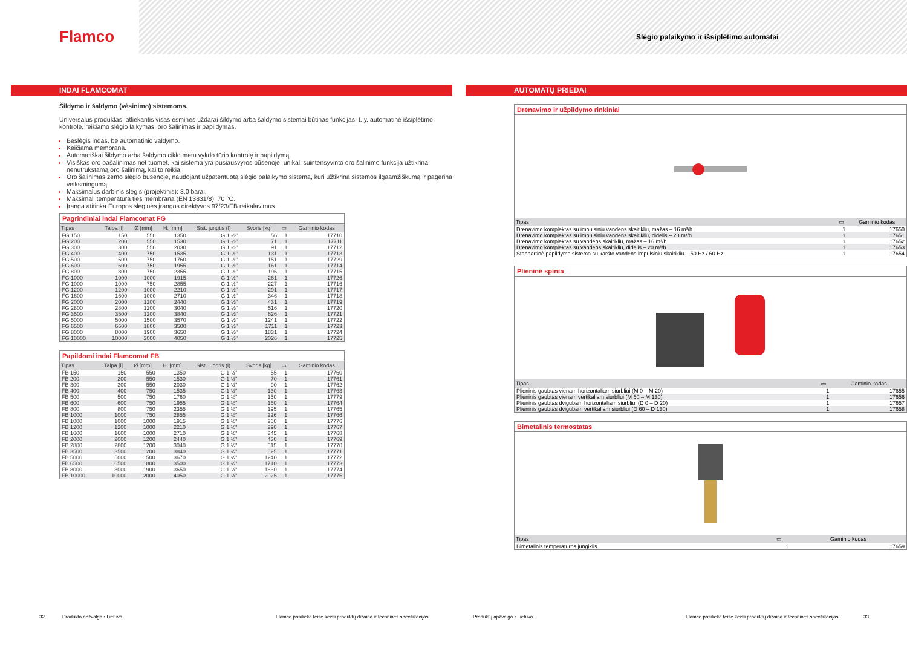Flamco
Slėgio palaikymo ir išsiplėtimo automatai
INDAI FLAMCOMAT
Šildymo ir šaldymo (vėsinimo) sistemoms.
Universalus produktas, atliekantis visas esmines uždarai šildymo arba šaldymo sistemai būtinas funkcijas, t. y. automatinė išsiplėtimo kontrolė, reikiamo slėgio laikymas, oro šalinimas ir papildymas.
Beslėgis indas, be automatinio valdymo.
Keičiama membrana.
Automatiškai šildymo arba šaldymo ciklo metu vykdo tūrio kontrolę ir papildymą.
Visiškas oro pašalinimas net tuomet, kai sistema yra pusiausvyros būsenoje; unikali suintensyvinto oro šalinimo funkcija užtikrina nenutrūkstamą oro šalinimą, kai to reikia.
Oro šalinimas žemo slėgio būsenoje, naudojant užpatentuotą slėgio palaikymo sistemą, kuri užtikrina sistemos ilgaamžiškumą ir pagerina veiksmingumą.
Maksimalus darbinis slėgis (projektinis): 3,0 barai.
Maksimali temperatūra ties membrana (EN 13831/8): 70 °C.
Įranga atitinka Europos slėginės įrangos direktyvos 97/23/EB reikalavimus.
Pagrindiniai indai Flamcomat FG
| Tipas | Talpa [l] | Ø [mm] | H. [mm] | Sist. jungtis (l) | Svoris [kg] | ▭ | Gaminio kodas |
| --- | --- | --- | --- | --- | --- | --- | --- |
| FG 150 | 150 | 550 | 1350 | G 1 ½" | 56 | 1 | 17710 |
| FG 200 | 200 | 550 | 1530 | G 1 ½" | 71 | 1 | 17711 |
| FG 300 | 300 | 550 | 2030 | G 1 ½" | 91 | 1 | 17712 |
| FG 400 | 400 | 750 | 1535 | G 1 ½" | 131 | 1 | 17713 |
| FG 500 | 500 | 750 | 1760 | G 1 ½" | 151 | 1 | 17729 |
| FG 600 | 600 | 750 | 1955 | G 1 ½" | 161 | 1 | 17714 |
| FG 800 | 800 | 750 | 2355 | G 1 ½" | 196 | 1 | 17715 |
| FG 1000 | 1000 | 1000 | 1915 | G 1 ½" | 261 | 1 | 17726 |
| FG 1000 | 1000 | 750 | 2855 | G 1 ½" | 227 | 1 | 17716 |
| FG 1200 | 1200 | 1000 | 2210 | G 1 ½" | 291 | 1 | 17717 |
| FG 1600 | 1600 | 1000 | 2710 | G 1 ½" | 346 | 1 | 17718 |
| FG 2000 | 2000 | 1200 | 2440 | G 1 ½" | 431 | 1 | 17719 |
| FG 2800 | 2800 | 1200 | 3040 | G 1 ½" | 516 | 1 | 17720 |
| FG 3500 | 3500 | 1200 | 3840 | G 1 ½" | 626 | 1 | 17721 |
| FG 5000 | 5000 | 1500 | 3570 | G 1 ½" | 1241 | 1 | 17722 |
| FG 6500 | 6500 | 1800 | 3500 | G 1 ½" | 1711 | 1 | 17723 |
| FG 8000 | 8000 | 1900 | 3650 | G 1 ½" | 1831 | 1 | 17724 |
| FG 10000 | 10000 | 2000 | 4050 | G 1 ½" | 2026 | 1 | 17725 |
Papildomi indai Flamcomat FB
| Tipas | Talpa [l] | Ø [mm] | H. [mm] | Sist. jungtis (l) | Svoris [kg] | ▭ | Gaminio kodas |
| --- | --- | --- | --- | --- | --- | --- | --- |
| FB 150 | 150 | 550 | 1350 | G 1 ½" | 55 | 1 | 17760 |
| FB 200 | 200 | 550 | 1530 | G 1 ½" | 70 | 1 | 17761 |
| FB 300 | 300 | 550 | 2030 | G 1 ½" | 90 | 1 | 17762 |
| FB 400 | 400 | 750 | 1535 | G 1 ½" | 130 | 1 | 17763 |
| FB 500 | 500 | 750 | 1760 | G 1 ½" | 150 | 1 | 17779 |
| FB 600 | 600 | 750 | 1955 | G 1 ½" | 160 | 1 | 17764 |
| FB 800 | 800 | 750 | 2355 | G 1 ½" | 195 | 1 | 17765 |
| FB 1000 | 1000 | 750 | 2855 | G 1 ½" | 226 | 1 | 17766 |
| FB 1000 | 1000 | 1000 | 1915 | G 1 ½" | 260 | 1 | 17776 |
| FB 1200 | 1200 | 1000 | 2210 | G 1 ½" | 290 | 1 | 17767 |
| FB 1600 | 1600 | 1000 | 2710 | G 1 ½" | 345 | 1 | 17768 |
| FB 2000 | 2000 | 1200 | 2440 | G 1 ½" | 430 | 1 | 17769 |
| FB 2800 | 2800 | 1200 | 3040 | G 1 ½" | 515 | 1 | 17770 |
| FB 3500 | 3500 | 1200 | 3840 | G 1 ½" | 625 | 1 | 17771 |
| FB 5000 | 5000 | 1500 | 3670 | G 1 ½" | 1240 | 1 | 17772 |
| FB 6500 | 6500 | 1800 | 3500 | G 1 ½" | 1710 | 1 | 17773 |
| FB 8000 | 8000 | 1900 | 3650 | G 1 ½" | 1830 | 1 | 17774 |
| FB 10000 | 10000 | 2000 | 4050 | G 1 ½" | 2025 | 1 | 17775 |
AUTOMATŲ PRIEDAI
Drenavimo ir užpildymo rinkiniai
| Tipas | ▭ | Gaminio kodas |
| --- | --- | --- |
| Drenavimo komplektas su impulsiniu vandens skaitikliu, mažas – 16 m³/h | 1 | 17650 |
| Drenavimo komplektas su impulsiniu vandens skaitikliu, didelis – 20 m³/h | 1 | 17651 |
| Drenavimo komplektas su vandens skaitikliu, mažas – 16 m³/h | 1 | 17652 |
| Drenavimo komplektas su vandens skaitikliu, didelis – 20 m³/h | 1 | 17653 |
| Standartinė papildymo sistema su karšto vandens impulsiniu skaitikliu – 50 Hz / 60 Hz | 1 | 17654 |
Plieninė spinta
| Tipas | ▭ | Gaminio kodas |
| --- | --- | --- |
| Plieninis gaubtas vienam horizontaliam siurbliui (M 0 – M 20) | 1 | 17655 |
| Plieninis gaubtas vienam vertikaliam siurbliui (M 60 – M 130) | 1 | 17656 |
| Plieninis gaubtas dvigubam horizontaliam siurbliui (D 0 – D 20) | 1 | 17657 |
| Plieninis gaubtas dvigubam vertikaliam siurbliui (D 60 – D 130) | 1 | 17658 |
Bimetalinis termostatas
| Tipas | ▭ | Gaminio kodas |
| --- | --- | --- |
| Bimetalinis temperatūros jungiklis | 1 | 17659 |
32 Produkto apžvalga • Lietuva
Flamco pasilieka teisę keisti produktų dizainą ir technines specifikacijas.
Produktų apžvalga • Lietuva
Flamco pasilieka teisę keisti produktų dizainą ir technines specifikacijas.
33